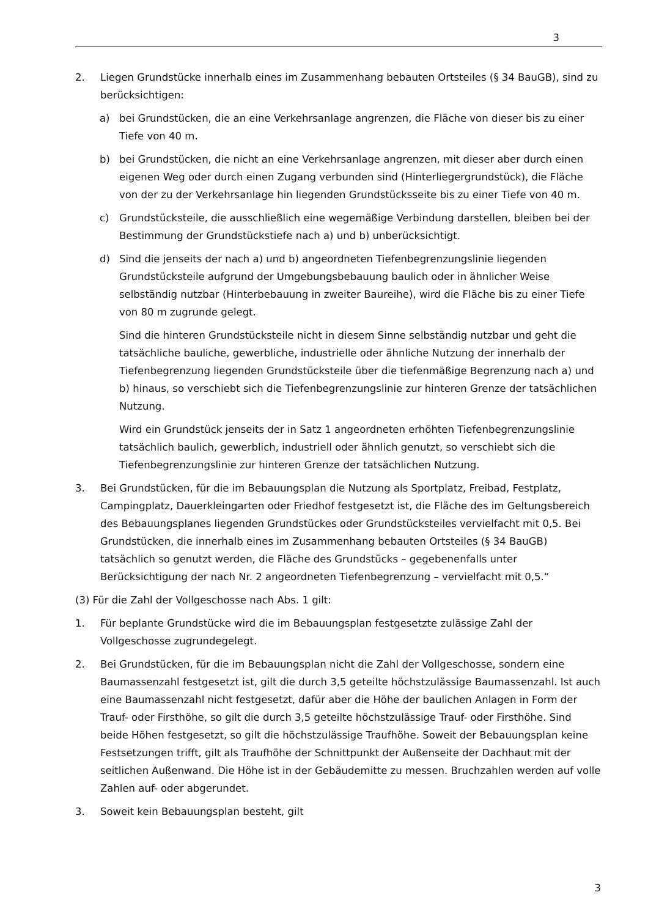3
2. Liegen Grundstücke innerhalb eines im Zusammenhang bebauten Ortsteiles (§ 34 BauGB), sind zu berücksichtigen:
a) bei Grundstücken, die an eine Verkehrsanlage angrenzen, die Fläche von dieser bis zu einer Tiefe von 40 m.
b) bei Grundstücken, die nicht an eine Verkehrsanlage angrenzen, mit dieser aber durch einen eigenen Weg oder durch einen Zugang verbunden sind (Hinterliegergrundstück), die Fläche von der zu der Verkehrsanlage hin liegenden Grundstücksseite bis zu einer Tiefe von 40 m.
c) Grundstücksteile, die ausschließlich eine wegemäßige Verbindung darstellen, bleiben bei der Bestimmung der Grundstückstiefe nach a) und b) unberücksichtigt.
d) Sind die jenseits der nach a) und b) angeordneten Tiefenbegrenzungslinie liegenden Grundstücksteile aufgrund der Umgebungsbebauung baulich oder in ähnlicher Weise selbständig nutzbar (Hinterbebauung in zweiter Baureihe), wird die Fläche bis zu einer Tiefe von 80 m zugrunde gelegt.
Sind die hinteren Grundstücksteile nicht in diesem Sinne selbständig nutzbar und geht die tatsächliche bauliche, gewerbliche, industrielle oder ähnliche Nutzung der innerhalb der Tiefenbegrenzung liegenden Grundstücksteile über die tiefenmäßige Begrenzung nach a) und b) hinaus, so verschiebt sich die Tiefenbegrenzungslinie zur hinteren Grenze der tatsächlichen Nutzung.
Wird ein Grundstück jenseits der in Satz 1 angeordneten erhöhten Tiefenbegrenzungslinie tatsächlich baulich, gewerblich, industriell oder ähnlich genutzt, so verschiebt sich die Tiefenbegrenzungslinie zur hinteren Grenze der tatsächlichen Nutzung.
3. Bei Grundstücken, für die im Bebauungsplan die Nutzung als Sportplatz, Freibad, Festplatz, Campingplatz, Dauerkleingarten oder Friedhof festgesetzt ist, die Fläche des im Geltungsbereich des Bebauungsplanes liegenden Grundstückes oder Grundstücksteiles vervielfacht mit 0,5. Bei Grundstücken, die innerhalb eines im Zusammenhang bebauten Ortsteiles (§ 34 BauGB) tatsächlich so genutzt werden, die Fläche des Grundstücks – gegebenenfalls unter Berücksichtigung der nach Nr. 2 angeordneten Tiefenbegrenzung – vervielfacht mit 0,5.“
(3) Für die Zahl der Vollgeschosse nach Abs. 1 gilt:
1. Für beplante Grundstücke wird die im Bebauungsplan festgesetzte zulässige Zahl der Vollgeschosse zugrundegelegt.
2. Bei Grundstücken, für die im Bebauungsplan nicht die Zahl der Vollgeschosse, sondern eine Baumassenzahl festgesetzt ist, gilt die durch 3,5 geteilte höchstzulässige Baumassenzahl. Ist auch eine Baumassenzahl nicht festgesetzt, dafür aber die Höhe der baulichen Anlagen in Form der Trauf- oder Firsthöhe, so gilt die durch 3,5 geteilte höchstzulässige Trauf- oder Firsthöhe. Sind beide Höhen festgesetzt, so gilt die höchstzulässige Traufhöhe. Soweit der Bebauungsplan keine Festsetzungen trifft, gilt als Traufhöhe der Schnittpunkt der Außenseite der Dachhaut mit der seitlichen Außenwand. Die Höhe ist in der Gebäudemitte zu messen. Bruchzahlen werden auf volle Zahlen auf- oder abgerundet.
3. Soweit kein Bebauungsplan besteht, gilt
3